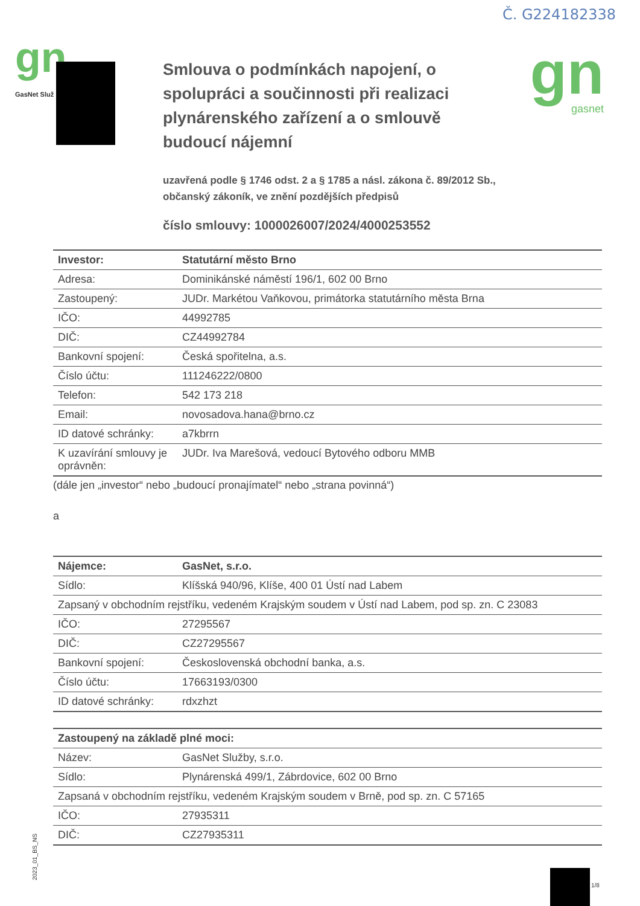Č. G224182338
gn
GasNet Služ
gn
gasnet
Smlouva o podmínkách napojení, o spolupráci a součinnosti při realizaci plynárenského zařízení a o smlouvě budoucí nájemní
uzavřená podle § 1746 odst. 2 a § 1785 a násl. zákona č. 89/2012 Sb., občanský zákoník, ve znění pozdějších předpisů
číslo smlouvy: 1000026007/2024/4000253552
| Investor: | Statutární město Brno |
| --- | --- |
| Adresa: | Dominikánské náměstí 196/1, 602 00 Brno |
| Zastoupený: | JUDr. Markétou Vaňkovou, primátorka statutárního města Brna |
| IČO: | 44992785 |
| DIČ: | CZ44992784 |
| Bankovní spojení: | Česká spořitelna, a.s. |
| Číslo účtu: | 111246222/0800 |
| Telefon: | 542 173 218 |
| Email: | novosadova.hana@brno.cz |
| ID datové schránky: | a7kbrrn |
| K uzavírání smlouvy je oprávněn: | JUDr. Iva Marešová, vedoucí Bytového odboru MMB |
(dále jen „investor“ nebo „budoucí pronajímatel“ nebo „strana povinná“)
a
| Nájemce: | GasNet, s.r.o. |
| --- | --- |
| Sídlo: | Klíšská 940/96, Klíše, 400 01 Ústí nad Labem |
| Zapsaný v obchodním rejstříku, vedeném Krajským soudem v Ústí nad Labem, pod sp. zn. C 23083 | |
| IČO: | 27295567 |
| DIČ: | CZ27295567 |
| Bankovní spojení: | Československá obchodní banka, a.s. |
| Číslo účtu: | 17663193/0300 |
| ID datové schránky: | rdxzhzt |
| Zastoupený na základě plné moci: | |
| --- | --- |
| Název: | GasNet Služby, s.r.o. |
| Sídlo: | Plynárenská 499/1, Zábrdovice, 602 00 Brno |
| Zapsaná v obchodním rejstříku, vedeném Krajským soudem v Brně, pod sp. zn. C 57165 | |
| IČO: | 27935311 |
| DIČ: | CZ27935311 |
2023_01_BS_NS
1/8